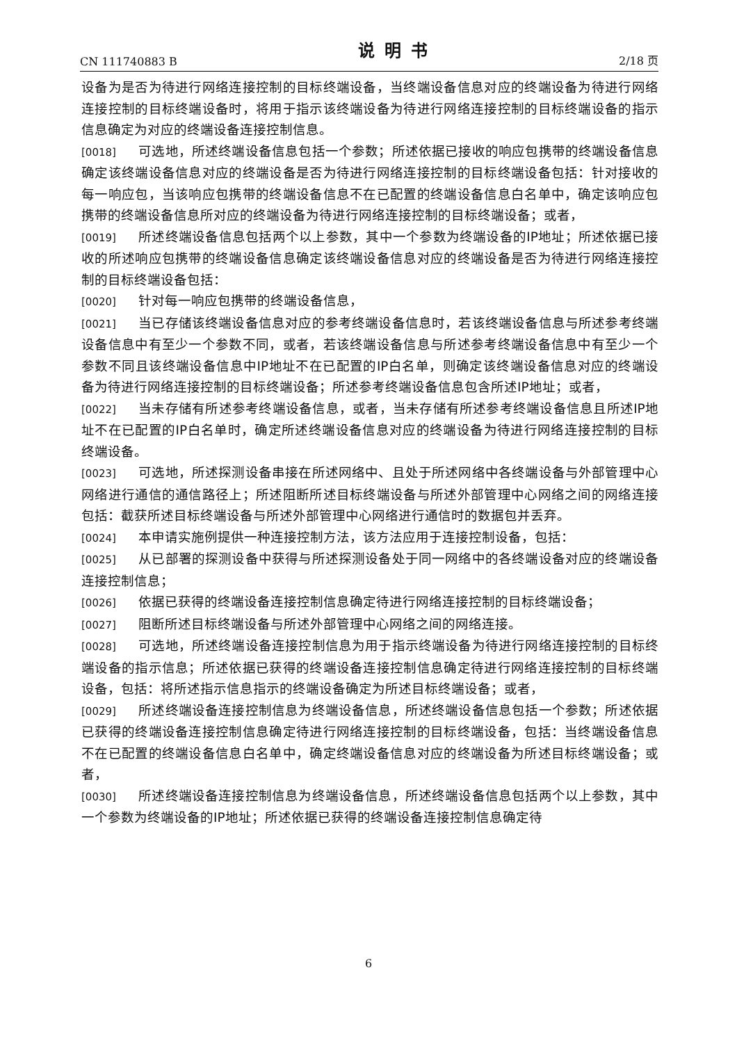CN 111740883 B 说明书 2/18 页
设备为是否为待进行网络连接控制的目标终端设备，当终端设备信息对应的终端设备为待进行网络连接控制的目标终端设备时，将用于指示该终端设备为待进行网络连接控制的目标终端设备的指示信息确定为对应的终端设备连接控制信息。
[0018] 可选地，所述终端设备信息包括一个参数；所述依据已接收的响应包携带的终端设备信息确定该终端设备信息对应的终端设备是否为待进行网络连接控制的目标终端设备包括：针对接收的每一响应包，当该响应包携带的终端设备信息不在已配置的终端设备信息白名单中，确定该响应包携带的终端设备信息所对应的终端设备为待进行网络连接控制的目标终端设备；或者，
[0019] 所述终端设备信息包括两个以上参数，其中一个参数为终端设备的IP地址；所述依据已接收的所述响应包携带的终端设备信息确定该终端设备信息对应的终端设备是否为待进行网络连接控制的目标终端设备包括：
[0020] 针对每一响应包携带的终端设备信息，
[0021] 当已存储该终端设备信息对应的参考终端设备信息时，若该终端设备信息与所述参考终端设备信息中有至少一个参数不同，或者，若该终端设备信息与所述参考终端设备信息中有至少一个参数不同且该终端设备信息中IP地址不在已配置的IP白名单，则确定该终端设备信息对应的终端设备为待进行网络连接控制的目标终端设备；所述参考终端设备信息包含所述IP地址；或者，
[0022] 当未存储有所述参考终端设备信息，或者，当未存储有所述参考终端设备信息且所述IP地址不在已配置的IP白名单时，确定所述终端设备信息对应的终端设备为待进行网络连接控制的目标终端设备。
[0023] 可选地，所述探测设备串接在所述网络中、且处于所述网络中各终端设备与外部管理中心网络进行通信的通信路径上；所述阻断所述目标终端设备与所述外部管理中心网络之间的网络连接包括：截获所述目标终端设备与所述外部管理中心网络进行通信时的数据包并丢弃。
[0024] 本申请实施例提供一种连接控制方法，该方法应用于连接控制设备，包括：
[0025] 从已部署的探测设备中获得与所述探测设备处于同一网络中的各终端设备对应的终端设备连接控制信息；
[0026] 依据已获得的终端设备连接控制信息确定待进行网络连接控制的目标终端设备；
[0027] 阻断所述目标终端设备与所述外部管理中心网络之间的网络连接。
[0028] 可选地，所述终端设备连接控制信息为用于指示终端设备为待进行网络连接控制的目标终端设备的指示信息；所述依据已获得的终端设备连接控制信息确定待进行网络连接控制的目标终端设备，包括：将所述指示信息指示的终端设备确定为所述目标终端设备；或者，
[0029] 所述终端设备连接控制信息为终端设备信息，所述终端设备信息包括一个参数；所述依据已获得的终端设备连接控制信息确定待进行网络连接控制的目标终端设备，包括：当终端设备信息不在已配置的终端设备信息白名单中，确定终端设备信息对应的终端设备为所述目标终端设备；或者，
[0030] 所述终端设备连接控制信息为终端设备信息，所述终端设备信息包括两个以上参数，其中一个参数为终端设备的IP地址；所述依据已获得的终端设备连接控制信息确定待
6